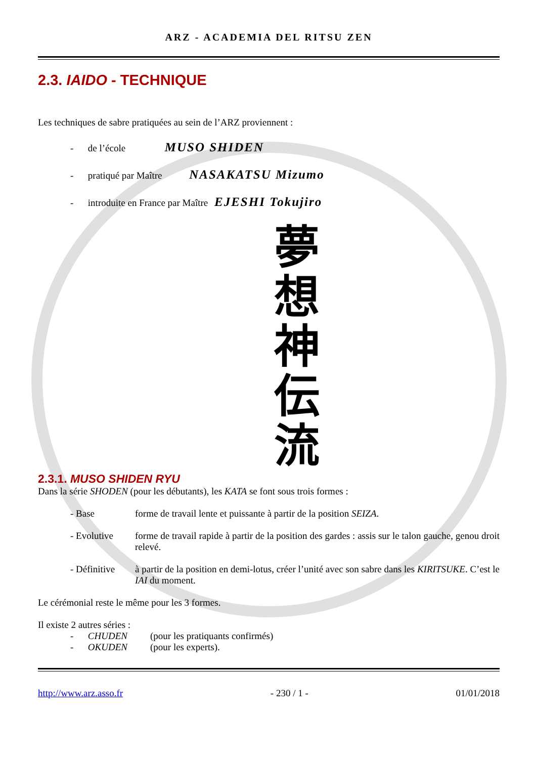ARZ - ACADEMIA DEL RITSU ZEN
2.3. IAIDO - TECHNIQUE
Les techniques de sabre pratiquées au sein de l’ARZ proviennent :
- de l’école MUSO SHIDEN
- pratiqué par Maître NASAKATSU Mizumo
- introduite en France par Maître EJESHI Tokujiro
夢
想
神
伝
流
2.3.1. MUSO SHIDEN RYU
Dans la série SHODEN (pour les débutants), les KATA se font sous trois formes :
- Base forme de travail lente et puissante à partir de la position SEIZA.
- Evolutive forme de travail rapide à partir de la position des gardes : assis sur le talon gauche, genou droit relevé.
- Définitive
à partir de la position en demi-lotus, créer l’unité avec son sabre dans les KIRITSUKE. C’est le IAI du moment.
Le cérémonial reste le même pour les 3 formes.
Il existe 2 autres séries :
- CHUDEN
(pour les pratiquants confirmés)
- OKUDEN
(pour les experts).
http://www.arz.asso.fr - 230 / 1 - 01/01/2018